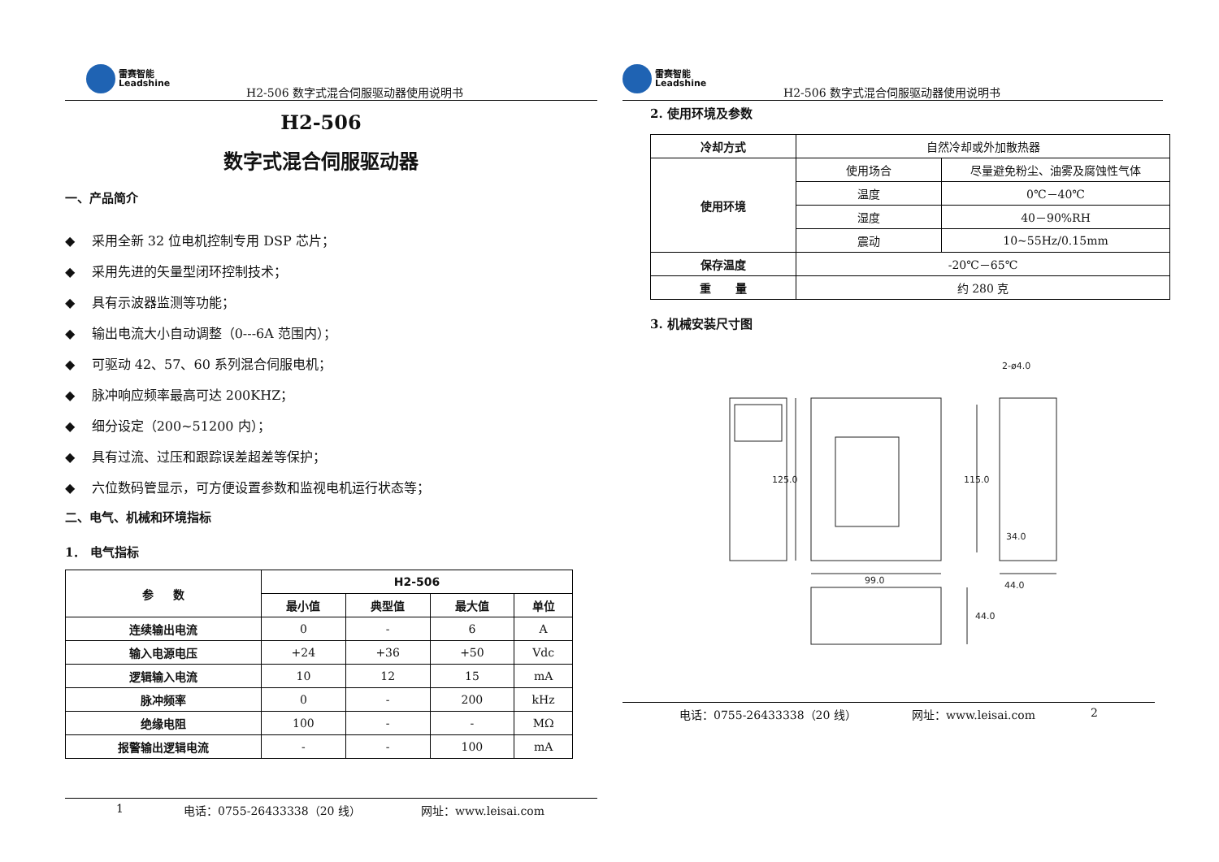雷赛智能
Leadshine
H2-506 数字式混合伺服驱动器使用说明书
H2-506
数字式混合伺服驱动器
一、产品简介
◆ 采用全新 32 位电机控制专用 DSP 芯片；
◆ 采用先进的矢量型闭环控制技术；
◆ 具有示波器监测等功能；
◆ 输出电流大小自动调整（0---6A 范围内）；
◆ 可驱动 42、57、60 系列混合伺服电机；
◆ 脉冲响应频率最高可达 200KHZ；
◆ 细分设定（200~51200 内）；
◆ 具有过流、过压和跟踪误差超差等保护；
◆ 六位数码管显示，可方便设置参数和监视电机运行状态等；
二、电气、机械和环境指标
1． 电气指标
| 参 数 | H2-506 | | | |
| --- | --- | --- | --- | --- |
| | 最小值 | 典型值 | 最大值 | 单位 |
| 连续输出电流 | 0 | - | 6 | A |
| 输入电源电压 | +24 | +36 | +50 | Vdc |
| 逻辑输入电流 | 10 | 12 | 15 | mA |
| 脉冲频率 | 0 | - | 200 | kHz |
| 绝缘电阻 | 100 | - | - | MΩ |
| 报警输出逻辑电流 | - | - | 100 | mA |
1 电话：0755-26433338（20 线） 网址：www.leisai.com
雷赛智能
Leadshine
H2-506 数字式混合伺服驱动器使用说明书
2. 使用环境及参数
| 冷却方式 | 自然冷却或外加散热器 | |
| 使用环境 | 使用场合 | 尽量避免粉尘、油雾及腐蚀性气体 |
| | 温度 | 0℃－40℃ |
| | 湿度 | 40－90%RH |
| | 震动 | 10~55Hz/0.15mm |
| 保存温度 | -20℃－65℃ | |
| 重 量 | 约 280 克 | |
3. 机械安装尺寸图
2-ø4.0
125.0
115.0
34.0
99.0
44.0
44.0
电话：0755-26433338（20 线） 网址：www.leisai.com 2